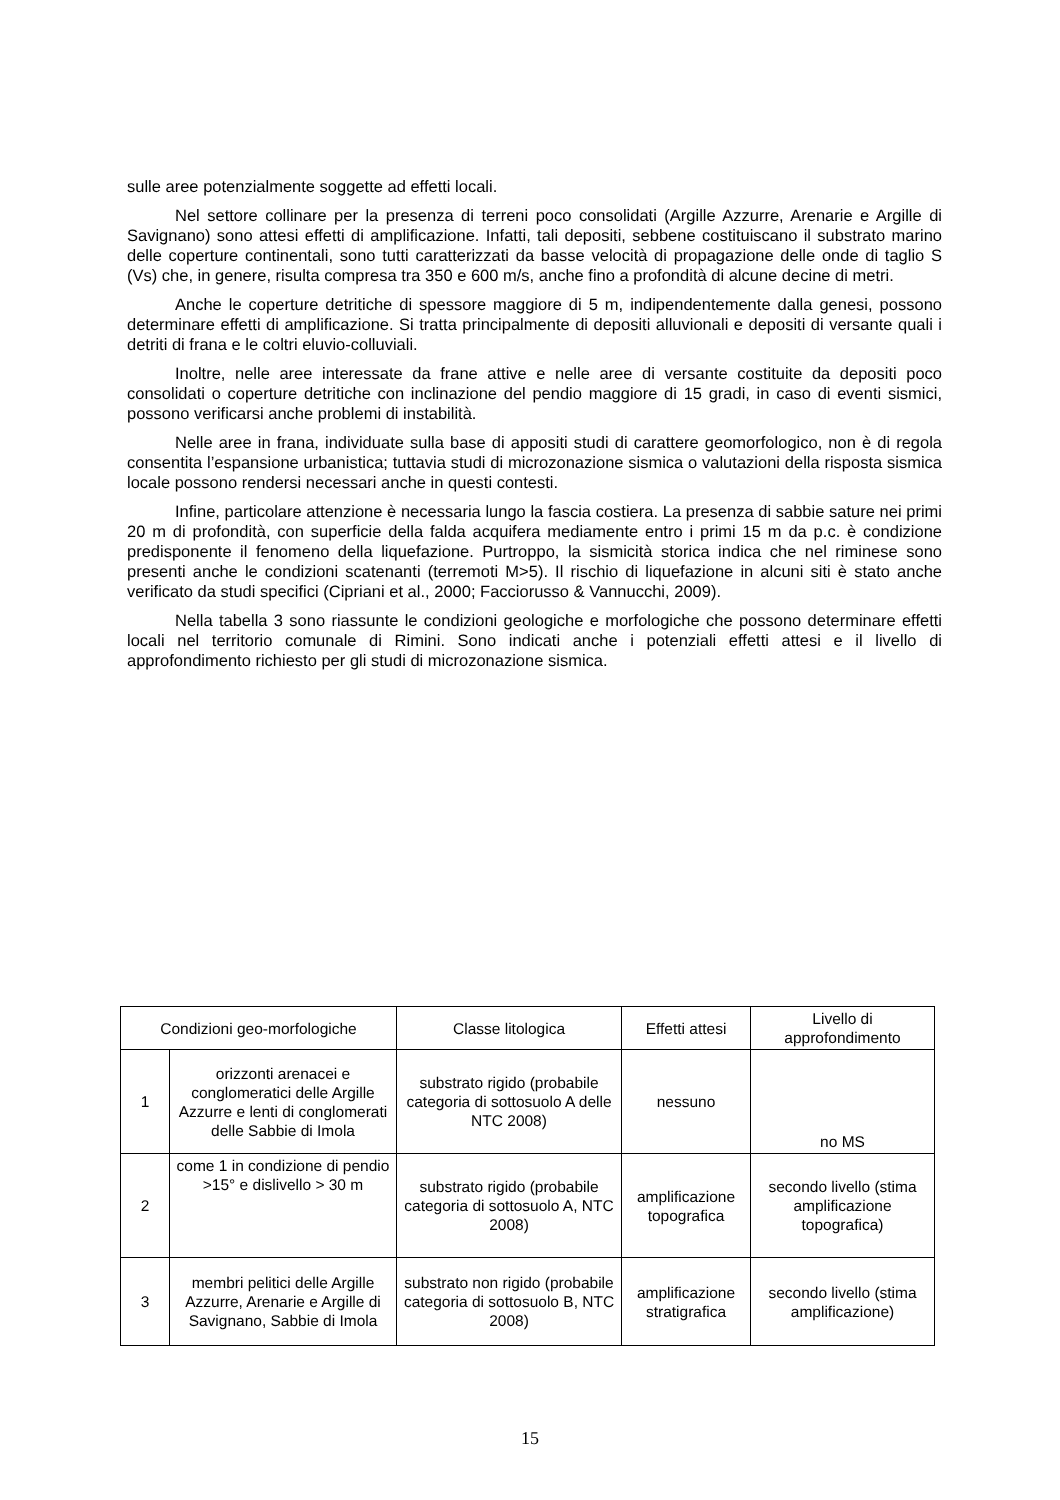sulle aree potenzialmente soggette ad effetti locali.
Nel settore collinare per la presenza di terreni poco consolidati (Argille Azzurre, Arenarie e Argille di Savignano) sono attesi effetti di amplificazione. Infatti, tali depositi, sebbene costituiscano il substrato marino delle coperture continentali, sono tutti caratterizzati da basse velocità di propagazione delle onde di taglio S (Vs) che, in genere, risulta compresa tra 350 e 600 m/s, anche fino a profondità di alcune decine di metri.
Anche le coperture detritiche di spessore maggiore di 5 m, indipendentemente dalla genesi, possono determinare effetti di amplificazione. Si tratta principalmente di depositi alluvionali e depositi di versante quali i detriti di frana e le coltri eluvio-colluviali.
Inoltre, nelle aree interessate da frane attive e nelle aree di versante costituite da depositi poco consolidati o coperture detritiche con inclinazione del pendio maggiore di 15 gradi, in caso di eventi sismici, possono verificarsi anche problemi di instabilità.
Nelle aree in frana, individuate sulla base di appositi studi di carattere geomorfologico, non è di regola consentita l’espansione urbanistica; tuttavia studi di microzonazione sismica o valutazioni della risposta sismica locale possono rendersi necessari anche in questi contesti.
Infine, particolare attenzione è necessaria lungo la fascia costiera. La presenza di sabbie sature nei primi 20 m di profondità, con superficie della falda acquifera mediamente entro i primi 15 m da p.c. è condizione predisponente il fenomeno della liquefazione. Purtroppo, la sismicità storica indica che nel riminese sono presenti anche le condizioni scatenanti (terremoti M>5). Il rischio di liquefazione in alcuni siti è stato anche verificato da studi specifici (Cipriani et al., 2000; Facciorusso & Vannucchi, 2009).
Nella tabella 3 sono riassunte le condizioni geologiche e morfologiche che possono determinare effetti locali nel territorio comunale di Rimini. Sono indicati anche i potenziali effetti attesi e il livello di approfondimento richiesto per gli studi di microzonazione sismica.
| Condizioni geo-morfologiche | | Classe litologica | Effetti attesi | Livello di approfondimento |
| --- | --- | --- | --- | --- |
| 1 | orizzonti arenacei e conglomeratici delle Argille Azzurre e lenti di conglomerati delle Sabbie di Imola | substrato rigido (probabile categoria di sottosuolo A delle NTC 2008) | nessuno | no MS |
| 2 | come 1 in condizione di pendio >15° e dislivello > 30 m | substrato rigido (probabile categoria di sottosuolo A, NTC 2008) | amplificazione topografica | secondo livello (stima amplificazione topografica) |
| 3 | membri pelitici delle Argille Azzurre, Arenarie e Argille di Savignano, Sabbie di Imola | substrato non rigido (probabile categoria di sottosuolo B, NTC 2008) | amplificazione stratigrafica | secondo livello (stima amplificazione) |
15